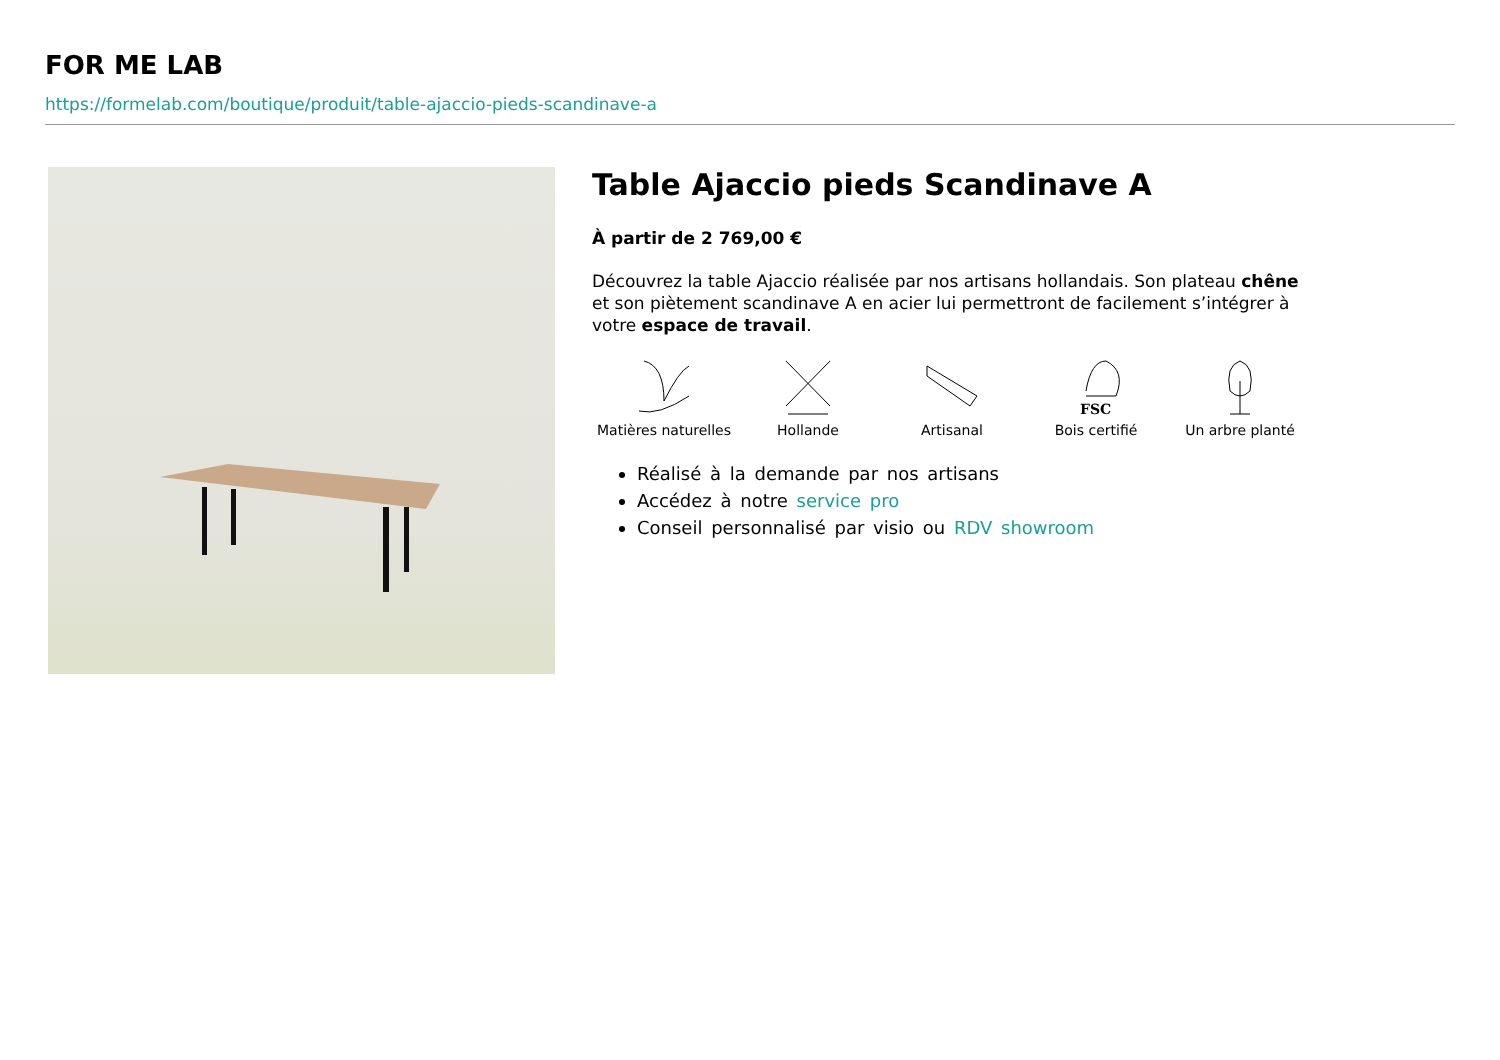FOR ME LAB
https://formelab.com/boutique/produit/table-ajaccio-pieds-scandinave-a
Table Ajaccio pieds Scandinave A
À partir de 2 769,00 €
Découvrez la table Ajaccio réalisée par nos artisans hollandais. Son plateau chêne et son piètement scandinave A en acier lui permettront de facilement s’intégrer à votre espace de travail.
Matières naturelles
Hollande Artisanal
FSC
Bois certifié
Un arbre planté
Réalisé à la demande par nos artisans
Accédez à notre service pro
Conseil personnalisé par visio ou RDV showroom